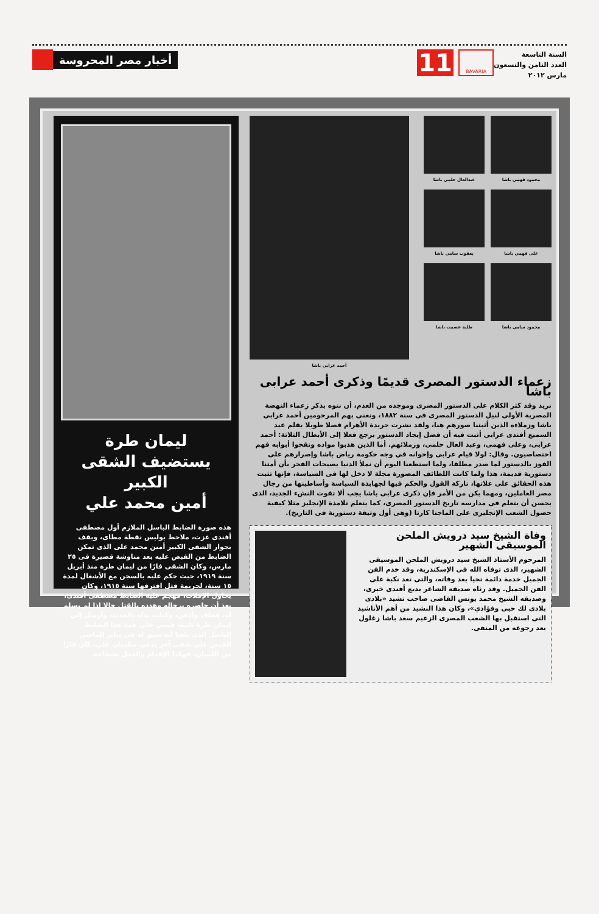السنة التاسعة
العدد الثامن والتسعون
مارس ٢٠١٢
BAVARIA
11
أخبار مصر المحروسة
محمود فهمي باشا عبدالعال حلمي باشا
على فهمي باشا يعقوب سامي باشا
محمود سامي باشا طلبة عصمت باشا
أحمد عرابى باشا
زعماء الدستور المصرى قديمًا وذكرى أحمد عرابى باشا
نريد وقد كثر الكلام على الدستور المصرى وموجده من العدم، أن ننوه بذكر زعماء النهضة المصرية الأولى لنيل الدستور المصرى فى سنة ١٨٨٢، ونعنى بهم المرحومين أحمد عرابى باشا وزملاءه الذين أثبتنا صورهم هنا، ولقد نشرت جريدة الأهرام فصلا طويلا بقلم عبد السميع أفندى عرابى أثبت فيه أن فضل إيجاد الدستور يرجع فعلا إلى الأبطال الثلاثة: أحمد عرابى، وعلى فهمى، وعبد العال حلمى، وزملائهم. أما الذين هذبوا مواده ونقحوا أبوابه فهم اختصاصيون. وقال: لولا قيام عرابى وإخوانه في وجه حكومة رياض باشا وإصرارهم على الفوز بالدستور لما صدر مطلقا، ولما استطعنا اليوم أن نملأ الدنيا بصيحات الفخر بأن أمتنا دستورية قديمة، هذا ولما كانت اللطائف المصورة مجلة لا دخل لها فى السياسة، فإنها تثبت هذه الحقائق على علاتها، تاركة القول والحكم فيها لجهابذة السياسة وأساطينها من رجال مصر العاملين، ومهما يكن من الأمر فإن ذكرى عرابى باشا يجب ألا تفوت النشء الجديد، الذى يحسن أن يتعلم فى مدارسه تاريخ الدستور المصرى، كما يتعلم تلامذة الإنجليز مثلا كيفية حصول الشعب الإنجليزى على الماجنا كارتا (وهى أول وثيقة دستورية فى التاريخ).
وفاة الشيخ سيد درويش الملحن الموسيقى الشهير
المرحوم الأستاذ الشيخ سيد درويش الملحن الموسيقى الشهير، الذى توفاه الله فى الإسكندرية، وقد خدم الفن الجميل خدمة دائمة تحيا بعد وفاته، والتى تعد نكبة على الفن الجميل. وقد رثاه صديقه الشاعر بديع أفندى خيرى، وصديقه الشيخ محمد يونس القاضى صاحب نشيد «بلادى بلادى لك حبى وفؤادي»، وكان هذا النشيد من أهم الأناشيد التى استقبل بها الشعب المصرى الزعيم سعد باشا زغلول بعد رجوعه من المنفى.
ليمان طرة
يستضيف الشقى الكبير
أمين محمد علي
هذه صورة الضابط الباسل الملازم أول مصطفى أفندى عزت، ملاحظ بوليس نقطة مطاى، ويقف بجوار الشقى الكبير أمين محمد على الذى تمكن الضابط من القبض عليه بعد مناوشة قصيرة فى ٢٥ مارس، وكان الشقى فارًا من ليمان طرة منذ أبريل سنة ١٩١٩، حيث حكم عليه بالسجن مع الأشغال لمدة ١٥ سنة، لجريمة قتل اقترفها سنة ١٩١٥، وكان يحاول الإفلات، فهجم عليه الضابط مصطفى أفندى، بعد أن حاصره برجاله وهدده بالقتل حالا إذا لم يسلم له، فخاف وأذعن، وكبلت يداه بالحديد، وأرسل إلى ليمان طرة ثانية، فنثنى على همة هذا الضابط الباسل الذى بلغنا أنه سبق له فى يناير الماضى القبض على شقى آخر يدعى سليمان علي، كان فارًا من الليمان، فهكذا الإقدام والعمل بشجاعة.